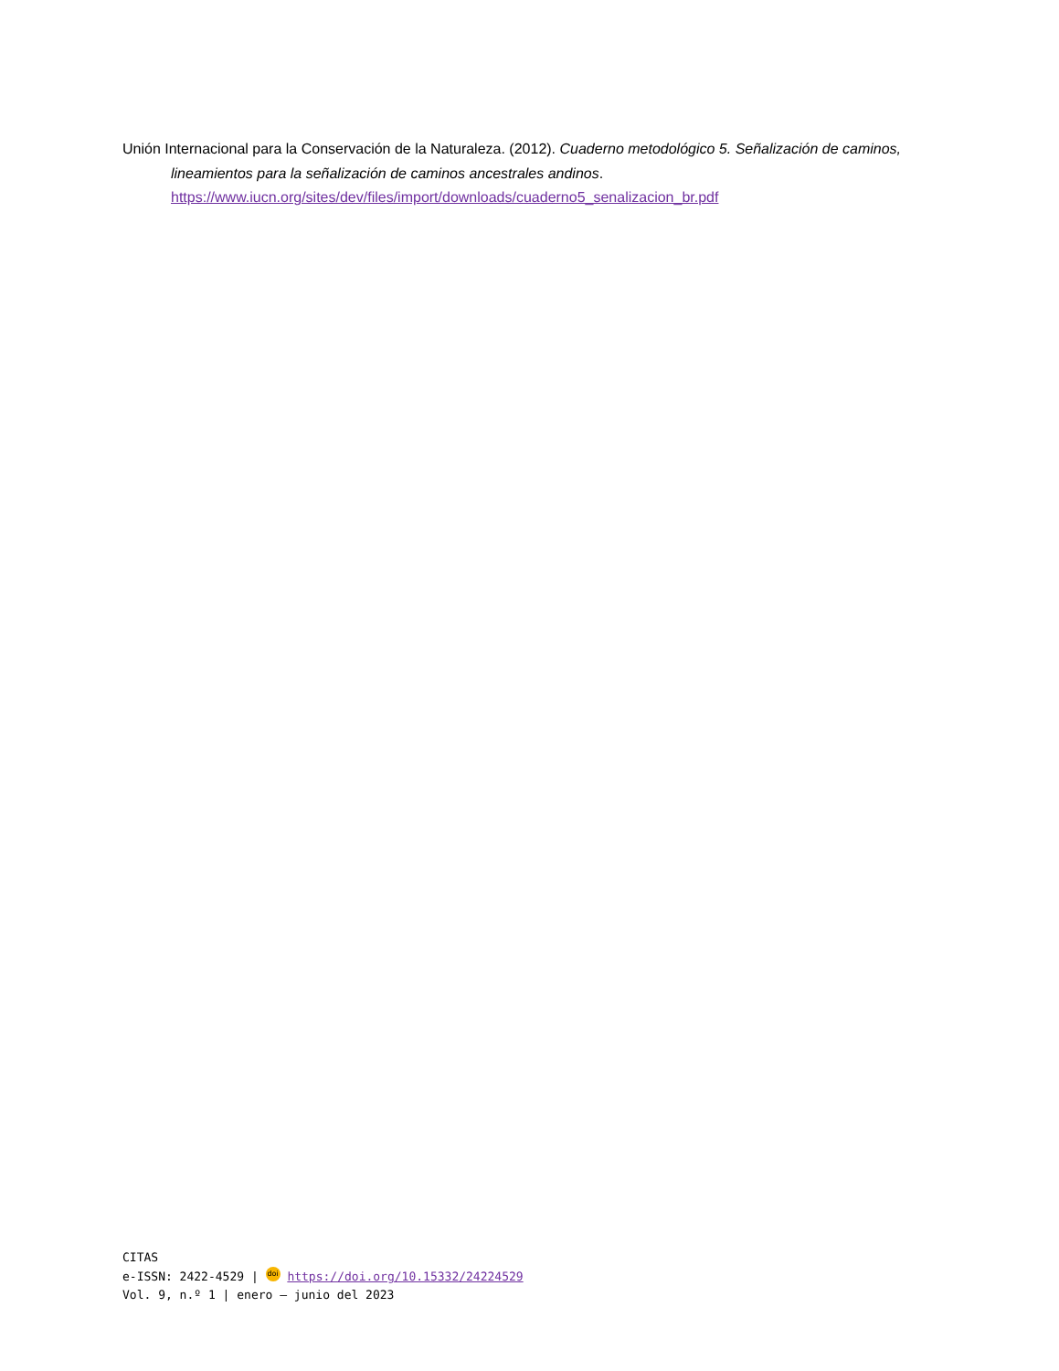Unión Internacional para la Conservación de la Naturaleza. (2012). Cuaderno metodológico 5. Señalización de caminos, lineamientos para la señalización de caminos ancestrales andinos. https://www.iucn.org/sites/dev/files/import/downloads/cuaderno5_senalizacion_br.pdf
CITAS
e-ISSN: 2422-4529 | doi https://doi.org/10.15332/24224529
Vol. 9, n.º 1 | enero – junio del 2023